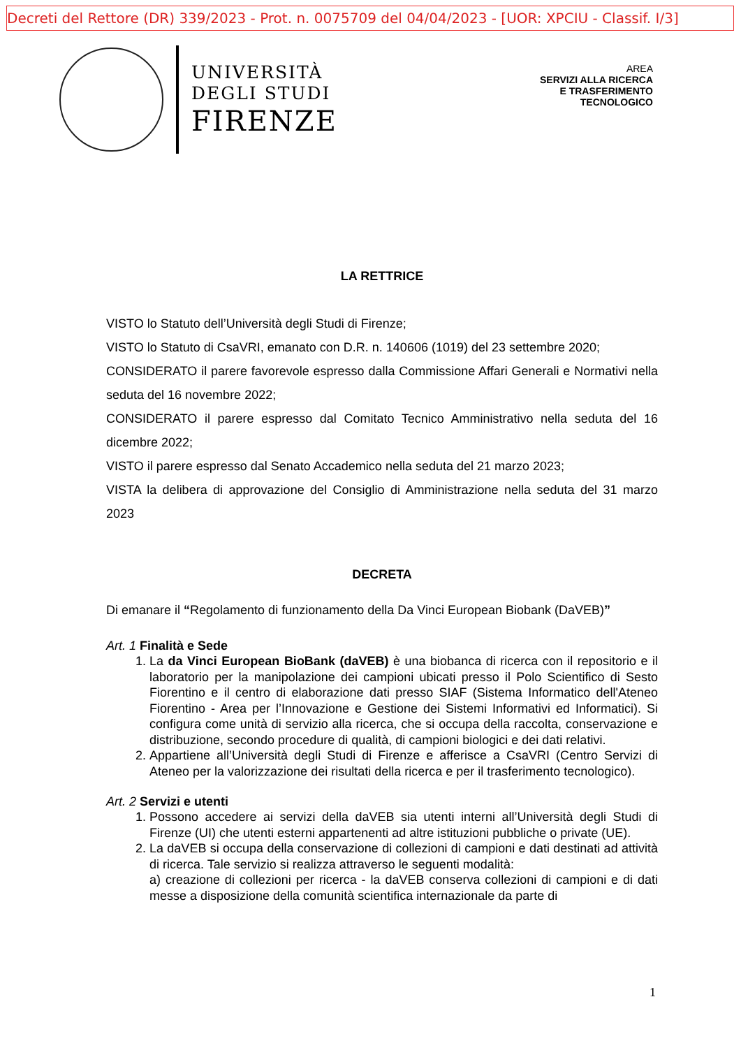Decreti del Rettore (DR) 339/2023 - Prot. n. 0075709 del 04/04/2023 - [UOR: XPCIU - Classif. I/3]
UNIVERSITÀ
DEGLI STUDI
FIRENZE
AREA
SERVIZI ALLA RICERCA
E TRASFERIMENTO
TECNOLOGICO
LA RETTRICE
VISTO lo Statuto dell’Università degli Studi di Firenze;
VISTO lo Statuto di CsaVRI, emanato con D.R. n. 140606 (1019) del 23 settembre 2020;
CONSIDERATO il parere favorevole espresso dalla Commissione Affari Generali e Normativi nella seduta del 16 novembre 2022;
CONSIDERATO il parere espresso dal Comitato Tecnico Amministrativo nella seduta del 16 dicembre 2022;
VISTO il parere espresso dal Senato Accademico nella seduta del 21 marzo 2023;
VISTA la delibera di approvazione del Consiglio di Amministrazione nella seduta del 31 marzo 2023
DECRETA
Di emanare il “Regolamento di funzionamento della Da Vinci European Biobank (DaVEB)”
Art. 1 Finalità e Sede
1. La da Vinci European BioBank (daVEB) è una biobanca di ricerca con il repositorio e il laboratorio per la manipolazione dei campioni ubicati presso il Polo Scientifico di Sesto Fiorentino e il centro di elaborazione dati presso SIAF (Sistema Informatico dell'Ateneo Fiorentino - Area per l’Innovazione e Gestione dei Sistemi Informativi ed Informatici). Si configura come unità di servizio alla ricerca, che si occupa della raccolta, conservazione e distribuzione, secondo procedure di qualità, di campioni biologici e dei dati relativi.
2. Appartiene all’Università degli Studi di Firenze e afferisce a CsaVRI (Centro Servizi di Ateneo per la valorizzazione dei risultati della ricerca e per il trasferimento tecnologico).
Art. 2 Servizi e utenti
1. Possono accedere ai servizi della daVEB sia utenti interni all’Università degli Studi di Firenze (UI) che utenti esterni appartenenti ad altre istituzioni pubbliche o private (UE).
2. La daVEB si occupa della conservazione di collezioni di campioni e dati destinati ad attività di ricerca. Tale servizio si realizza attraverso le seguenti modalità:
a) creazione di collezioni per ricerca - la daVEB conserva collezioni di campioni e di dati messe a disposizione della comunità scientifica internazionale da parte di
1